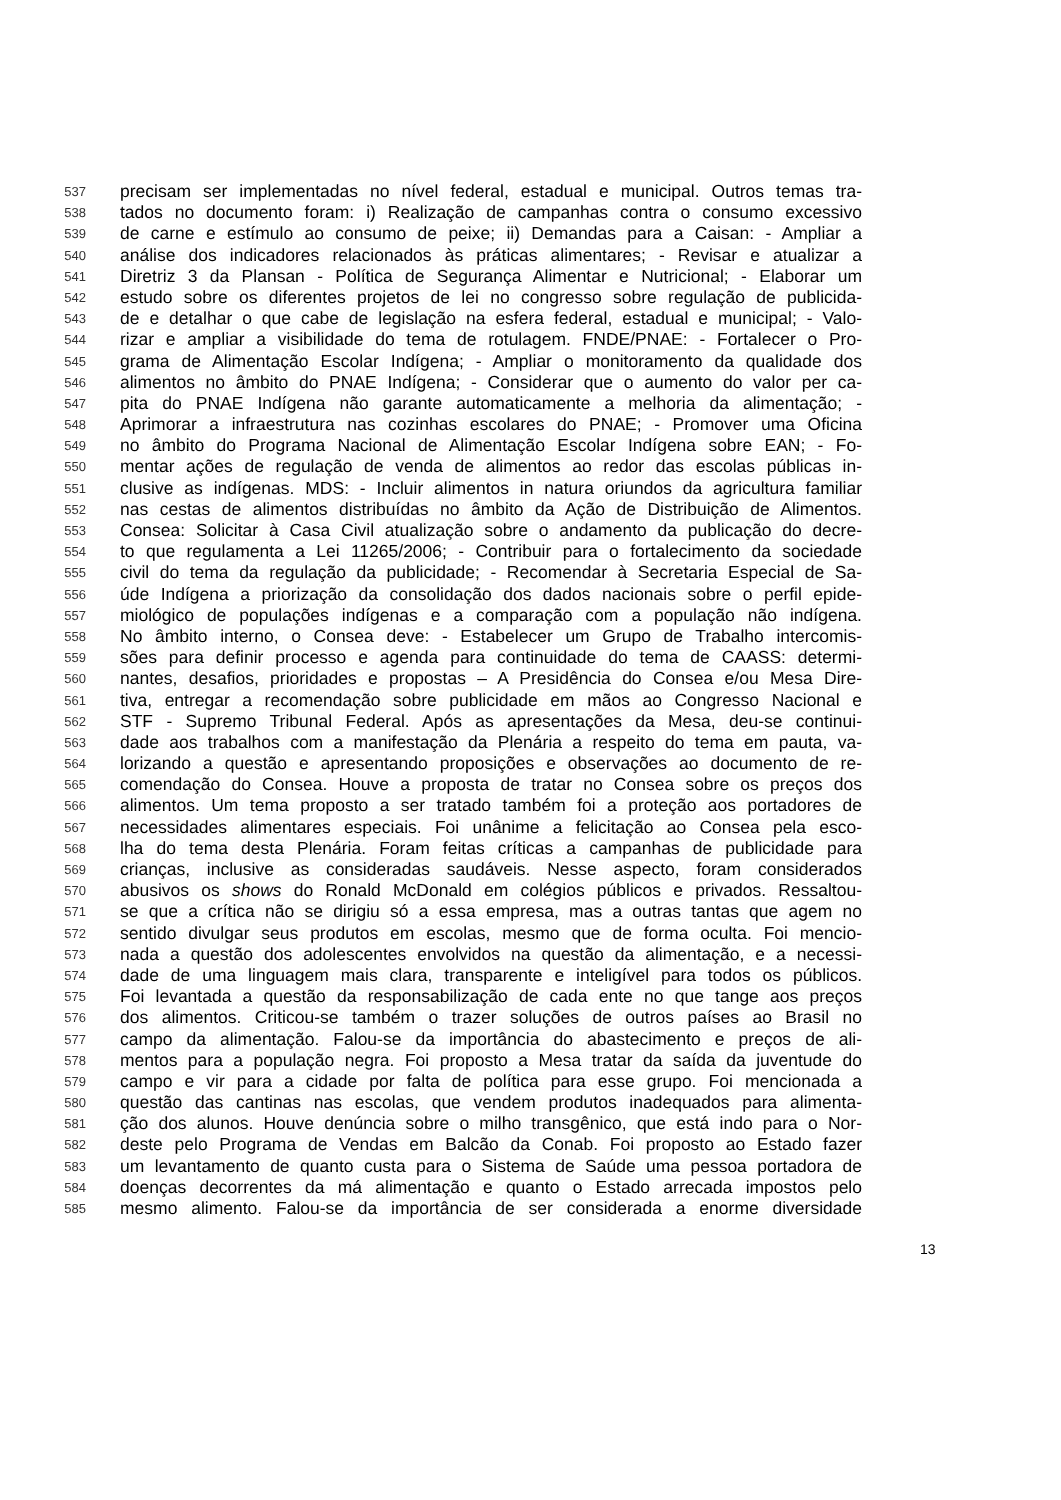537 precisam ser implementadas no nível federal, estadual e municipal. Outros temas tra-
538 tados no documento foram: i) Realização de campanhas contra o consumo excessivo
539 de carne e estímulo ao consumo de peixe; ii) Demandas para a Caisan: - Ampliar a
540 análise dos indicadores relacionados às práticas alimentares; - Revisar e atualizar a
541 Diretriz 3 da Plansan - Política de Segurança Alimentar e Nutricional; - Elaborar um
542 estudo sobre os diferentes projetos de lei no congresso sobre regulação de publicida-
543 de e detalhar o que cabe de legislação na esfera federal, estadual e municipal; - Valo-
544 rizar e ampliar a visibilidade do tema de rotulagem. FNDE/PNAE: - Fortalecer o Pro-
545 grama de Alimentação Escolar Indígena; - Ampliar o monitoramento da qualidade dos
546 alimentos no âmbito do PNAE Indígena; - Considerar que o aumento do valor per ca-
547 pita do PNAE Indígena não garante automaticamente a melhoria da alimentação; -
548 Aprimorar a infraestrutura nas cozinhas escolares do PNAE; - Promover uma Oficina
549 no âmbito do Programa Nacional de Alimentação Escolar Indígena sobre EAN; - Fo-
550 mentar ações de regulação de venda de alimentos ao redor das escolas públicas in-
551 clusive as indígenas. MDS: - Incluir alimentos in natura oriundos da agricultura familiar
552 nas cestas de alimentos distribuídas no âmbito da Ação de Distribuição de Alimentos.
553 Consea: Solicitar à Casa Civil atualização sobre o andamento da publicação do decre-
554 to que regulamenta a Lei 11265/2006; - Contribuir para o fortalecimento da sociedade
555 civil do tema da regulação da publicidade; - Recomendar à Secretaria Especial de Sa-
556 úde Indígena a priorização da consolidação dos dados nacionais sobre o perfil epide-
557 miológico de populações indígenas e a comparação com a população não indígena.
558 No âmbito interno, o Consea deve: - Estabelecer um Grupo de Trabalho intercomis-
559 sões para definir processo e agenda para continuidade do tema de CAASS: determi-
560 nantes, desafios, prioridades e propostas – A Presidência do Consea e/ou Mesa Dire-
561 tiva, entregar a recomendação sobre publicidade em mãos ao Congresso Nacional e
562 STF - Supremo Tribunal Federal. Após as apresentações da Mesa, deu-se continui-
563 dade aos trabalhos com a manifestação da Plenária a respeito do tema em pauta, va-
564 lorizando a questão e apresentando proposições e observações ao documento de re-
565 comendação do Consea. Houve a proposta de tratar no Consea sobre os preços dos
566 alimentos. Um tema proposto a ser tratado também foi a proteção aos portadores de
567 necessidades alimentares especiais. Foi unânime a felicitação ao Consea pela esco-
568 lha do tema desta Plenária. Foram feitas críticas a campanhas de publicidade para
569 crianças, inclusive as consideradas saudáveis. Nesse aspecto, foram considerados
570 abusivos os shows do Ronald McDonald em colégios públicos e privados. Ressaltou-
571 se que a crítica não se dirigiu só a essa empresa, mas a outras tantas que agem no
572 sentido divulgar seus produtos em escolas, mesmo que de forma oculta. Foi mencio-
573 nada a questão dos adolescentes envolvidos na questão da alimentação, e a necessi-
574 dade de uma linguagem mais clara, transparente e inteligível para todos os públicos.
575 Foi levantada a questão da responsabilização de cada ente no que tange aos preços
576 dos alimentos. Criticou-se também o trazer soluções de outros países ao Brasil no
577 campo da alimentação. Falou-se da importância do abastecimento e preços de ali-
578 mentos para a população negra. Foi proposto a Mesa tratar da saída da juventude do
579 campo e vir para a cidade por falta de política para esse grupo. Foi mencionada a
580 questão das cantinas nas escolas, que vendem produtos inadequados para alimenta-
581 ção dos alunos. Houve denúncia sobre o milho transgênico, que está indo para o Nor-
582 deste pelo Programa de Vendas em Balcão da Conab. Foi proposto ao Estado fazer
583 um levantamento de quanto custa para o Sistema de Saúde uma pessoa portadora de
584 doenças decorrentes da má alimentação e quanto o Estado arrecada impostos pelo
585 mesmo alimento. Falou-se da importância de ser considerada a enorme diversidade
13